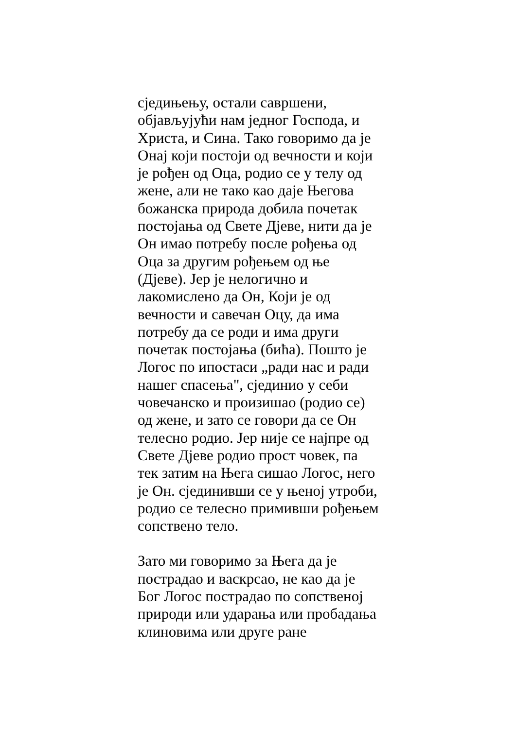сједињењу, остали савршени,
објављујући нам једног Господа, и
Христа, и Сина. Тако говоримо да је
Онај који постоји од вечности и који
је рођен од Оца, родио се у телу од
жене, али не тако као даје Његова
божанска природа добила почетак
постојања од Свете Дјеве, нити да је
Он имао потребу после рођења од
Оца за другим рођењем од ње
(Дјеве). Јер је нелогично и
лакомислено да Он, Који је од
вечности и савечан Оцу, да има
потребу да се роди и има други
почетак постојања (бића). Пошто је
Логос по ипостаси „ради нас и ради
нашег спасења", сјединио у себи
човечанско и произишао (родио се)
од жене, и зато се говори да се Он
телесно родио. Јер није се најпре од
Свете Дјеве родио прост човек, па
тек затим на Њега сишао Логос, него
је Он. сјединивши се у њеној утроби,
родио се телесно примивши рођењем
сопствено тело.
Зато ми говоримо за Њега да је
пострадао и васкрсао, не као да је
Бог Логос пострадао по сопственој
природи или ударања или пробадања
клиновима или друге ране